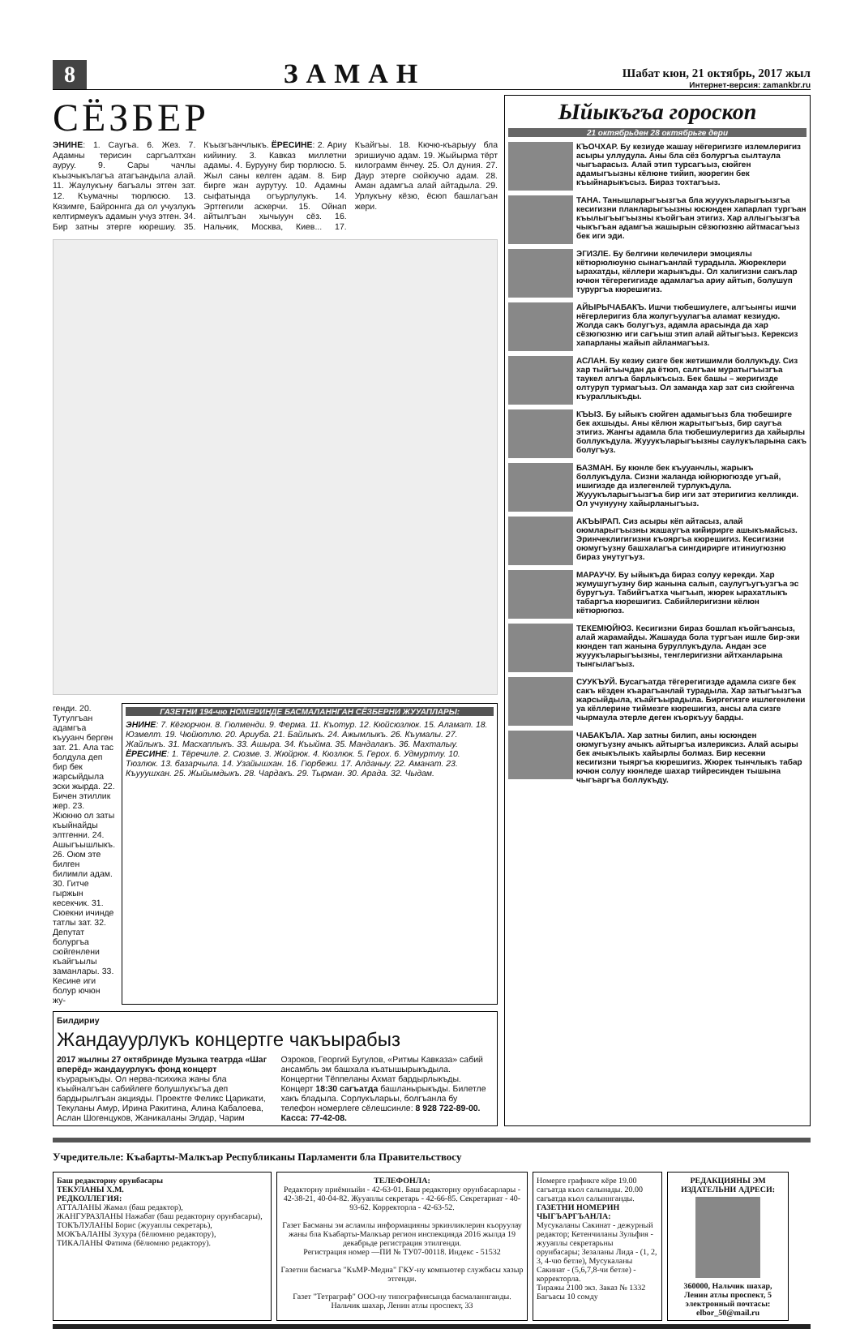8 ЗАМАН Шабат кюн, 21 октябрь, 2017 жыл
Интернет-версия: zamankbr.ru
СЁЗБЕР
ЭНИНЕ: 1. Саугъа. 6. Жез. 7. Адамны терисин саргъалтхан ауруу. 9. Сары чачлы къызчыкълагъа атагъандыла алай. 11. Жаулукъну багъалы этген зат. 12. Къумачны тюрлюсю. 13. Кязимге, Байроннга да ол учузлукъ келтирмеукъ адамын учуз этген. 34. Бир затны этерге кюрешиу. 35. Къызгъанчлыкъ. ЁРЕСИНЕ: 2. Ариу кийиниу. 3. Кавказ миллетни адамы. 4. Буруунy бир тюрлюсю. 5. Жыл саны келген адам. 8. Бир бирге жан аурутуу. 10. Адамны сыфатында огъурлулукъ. 14. Эртгегили аскерчи. 15. Ойнап айтылгъан хычыуун сёз. 16. Нальчик, Москва, Киев... 17. Къайгъы. 18. Кючю-къарыуу бла эришиучю адам. 19. Жыйырма тёрт килограмм ёнчеу. 25. Ол дуния. 27. Даур этерге сюйюучю адам. 28. Аман адамгъа алай айтадыла. 29. Урлукъну кёзю, ёсюп башлагъан жери.
генди. 20. Тутулгъан адамгъа къууанч берген зат. 21. Ала тас болдула деп бир бек жарсыйдыла эски жырда. 22. Бичен этиллик жер. 23. Жюкню ол заты къыйнайды элтгенни. 24. Ашыгъышлыкъ. 26. Оюм эте билген билимли адам. 30. Гитче гыржын кесекчик. 31. Сюекни ичинде татлы зат. 32. Депутат болургъа сюйгенлени къайгъылы заманлары. 33. Кесине иги болур ючюн жу-
ГАЗЕТНИ 194-чю НОМЕРИНДЕ БАСМАЛАННГАН СЁЗБЕРНИ ЖУУАПЛАРЫ:
ЭНИНЕ: 7. Кёгюрчюн. 8. Гюлменди. 9. Ферма. 11. Къотур. 12. Кюйсюзлюк. 15. Аламат. 18. Юзмелт. 19. Чюйютлю. 20. Ариуба. 21. Байлыкъ. 24. Ажымлыкъ. 26. Къумалы. 27. Жайлыкъ. 31. Масхаплыкъ. 33. Ашыра. 34. Къыйма. 35. Мандалакъ. 36. Махталыу. ЁРЕСИНЕ: 1. Тёречиле. 2. Сюзме. 3. Жюйрюк. 4. Кюзлюк. 5. Герох. 6. Удмуртлу. 10. Тюзлюк. 13. базарчыла. 14. Узайышхан. 16. Гюрбежи. 17. Алданыу. 22. Аманат. 23. Къуyушхан. 25. Жыйымдыкъ. 28. Чардакъ. 29. Тырман. 30. Арада. 32. Чыдам.
Билдириу
Жандауурлукъ концертге чакъырабыз
2017 жылны 27 октябринде Музыка театрда «Шаг вперёд» жандауурлукъ фонд концерт къурарыкъды. Ол нерва-психика жаны бла къыйналгъан сабийлеге болушлукъгъа деп бардырылгъан акцияды. Проектге Феликс Царикати, Текуланы Амур, Ирина Ракитина, Алина Кабалоева, Аслан Шогенцуков, Жаникаланы Элдар, Чарим Озроков, Георгий Бугулов, «Ритмы Кавказа» сабий ансамбль эм башхала къатышырыкъдыла. Концертни Тёппеланы Ахмат бардырлыкъды. Концерт 18:30 сагъатда башланырыкъды. Билетле хакъ бладыла. Сорлукъларьы, болгъанла бу телефон номерлеге сёлешсинле: 8 928 722-89-00. Касса: 77-42-08.
Ыйыкъгъа гороскоп
21 октябрьден 28 октябрьге дери
КЪОЧХАР. Бу кезиуде жашау нёгеригизге излемлеригиз асыры уллудула. Аны бла сёз болургъа сылтаула чыгъарасыз. Алай этип турсагъыз, сюйген адамыгъызны кёлюне тийип, жюрегин бек къыйнарыкъсыз. Бираз тохтагъыз.
ТАНА. Танышларыгъызгъа бла жууукъларыгъызгъа кесигизни планларыгъызны юсюнден хапарлап тургъан къылыгъыгъызны къойгъан этигиз. Хар аллыгъызгъа чыкъгъан адамгъа жашырын сёзюгюзню айтмасагъыз бек иги эди.
ЭГИЗЛЕ. Бу белгини келечилери эмоциялы кётюрюлюуню сынагъанлай турадыла. Жюреклери ырахатды, кёллери жарыкъды. Ол халигизни сакълар ючюн тёгерегигизде адамлагъа ариу айтып, болушуп турургъа кюрешигиз.
АЙЫРЫЧАБАКЪ. Ишчи тюбешиулеге, алгъынгы ишчи нёгерлеригиз бла жолугъуулагъа аламат кезиудю. Жолда сакъ болугъуз, адамла арасында да хар сёзюгюзню иги сагъыш этип алай айтыгъыз. Керексиз хапарланы жайып айланмагъыз.
АСЛАН. Бу кезиу сизге бек жетишимли боллукъду. Сиз хар тыйгъычдан да ётюп, салгъан муратыгъызгъа таукел алгъа барлыкъсыз. Бек башы – жеригизде олтуруп турмагъыз. Ол заманда хар зат сиз сюйгенча къураллыкъды.
КЪЫЗ. Бу ыйыкъ сюйген адамыгъыз бла тюбеширге бек ахшыды. Аны кёлюн жарытыгъыз, бир саугъа этигиз. Жангы адамла бла тюбешиулеригиз да хайырлы боллукъдула. Жууукъларыгъызны саулукъларына сакъ болугъуз.
БАЗМАН. Бу кюнле бек къууанчлы, жарыкъ боллукъдула. Сизни жаланда юйюрюгюзде угъай, ишигизде да излегенлей турлукъдула. Жууукъларыгъызгъа бир иги зат этеригигиз келликди. Ол учунууну хайырланыгъыз.
АКЪЫРАП. Сиз асыры кёп айтасыз, алай оюмларыгъызны жашаугъа кийирирге ашыкъмайсыз. Эринчеклигигизни къояргъа кюрешигиз. Кесигизни оюмугъузну башхалагъа сингдирирге итиниугюзню бираз унутугъуз.
МАРАУЧУ. Бу ыйыкъда бираз солуу керекди. Хар жумушугъузну бир жанына салып, саулугъугъузгъа эс буругъуз. Табийгъатха чыгъып, жюрек ырахатлыкъ табаргъа кюрешигиз. Сабийлеригизни кёлюн кётюрюгюз.
ТЕКЕМЮЙЮЗ. Кесигизни бираз бошлап къойгъансыз, алай жарамайды. Жашауда бола тургъан ишле бир-эки кюнден тап жанына буруллукъдула. Андан эсе жууукъларыгъызны, тенглеригизни айтханларына тынгылагъыз.
СУУКЪУЙ. Бусагъатда тёгерегигизде адамла сизге бек сакъ кёзден къарагъанлай турадыла. Хар затыгъызгъа жарсыйдыла, къайгъырадыла. Биргегизге ишлегенлени уа кёллерине тиймезге кюрешигиз, ансы ала сизге чырмаула этерле деген къоркъуу барды.
ЧАБАКЪЛА. Хар затны билип, аны юсюнден оюмугъузну ачыкъ айтыргъа излериксиз. Алай асыры бек ачыкълыкъ хайырлы болмаз. Бир кесекни кесигизни тыяргъа кюрешигиз. Жюрек тынчлыкъ табар ючюн солуу кюнледе шахар тийресинден тышына чыгъаргъа боллукъду.
Учредительле: Къабарты-Малкъар Республиканы Парламенти бла Правительствосу
Баш редакторну орунбасары
ТЕКУЛАНЫ Х.М.
РЕДКОЛЛЕГИЯ:
АТТАЛАНЫ Жамал (баш редактор),
ЖАНГУРАЗЛАНЫ Нажабат (баш редакторну орунбасары),
ТОКЪЛУЛАНЫ Борис (жууаплы секретарь),
МОКЪАЛАНЫ Зухура (бёлюмню редактору),
ТИКАЛАНЫ Фатима (бёлюмню редактору).
ТЕЛЕФОНЛА:
Редакторну приёмныйи - 42-63-01. Баш редакторну орунбасарлары - 42-38-21, 40-04-82. Жууаплы секретарь - 42-66-85. Секретариат - 40-93-62. Корректорла - 42-63-52.
Газет Басманы эм асламлы информацияны эркинликлерин къоруулау жаны бла Къабарты-Малкъар регион инспекцияда 2016 жылда 19 декабрьде регистрация этилгенди.
Регистрация номер —ПИ № ТУ07-00118. Индекс - 51532
Газетни басмагъа "КъМР-Медиа" ГКУ-ну компьютер службасы хазыр этгенди.
Газет "Тетраграф" ООО-ну типографиясында басмаланнганды. Нальчик шахар, Ленин атлы проспект, 33
Номерге графикге кёре 19.00 сагъатда къол салынады. 20.00 сагъатда къол салыннганды.
ГАЗЕТНИ НОМЕРИН ЧЫГЪАРГЪАНЛА:
Мусукаланы Сакинат - дежурный редактор; Кетенчиланы Зульфия - жууаплы секретарьны орунбасары; Зезаланы Лида - (1, 2, 3, 4-чю бетле), Мусукаланы Сакинат - (5,6,7,8-чи бетле) - корректорла.
Тиражы 2100 экз. Заказ № 1332
Багъасы 10 сомду
РЕДАКЦИЯНЫ ЭМ ИЗДАТЕЛЬНИ АДРЕСИ:
360000, Нальчик шахар, Ленин атлы проспект, 5
электронный почтасы: elbor_50@mail.ru